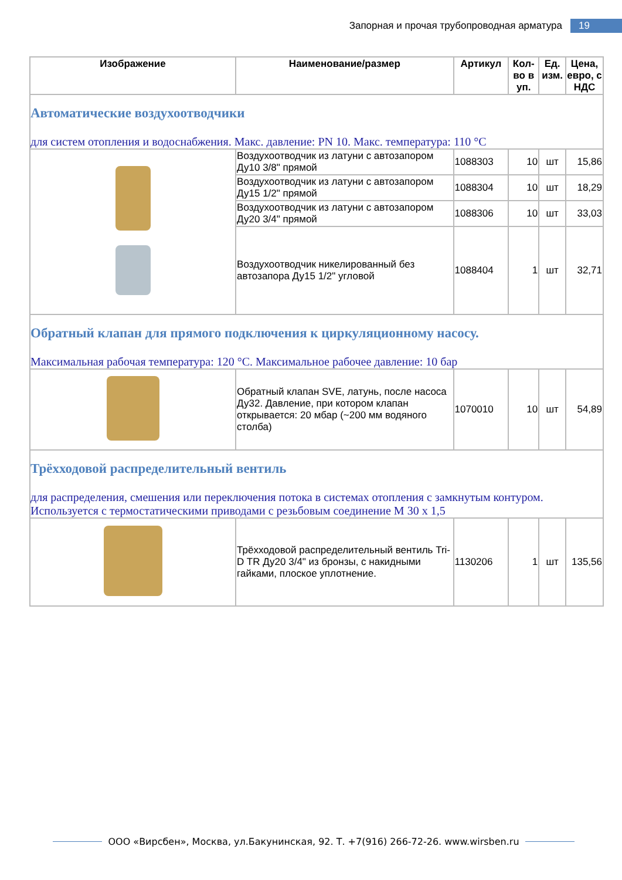Запорная и прочая трубопроводная арматура
19
| Изображение | Наименование/размер | Артикул | Кол-во в уп. | Ед. изм. | Цена, евро, с НДС |
| --- | --- | --- | --- | --- | --- |
| Автоматические воздухоотводчики для систем отопления и водоснабжения. Макс. давление: PN 10. Макс. температура: 110 °C | | | | | |
| | Воздухоотводчик из латуни с автозапором Ду10 3/8" прямой | 1088303 | 10 | шт | 15,86 |
| | Воздухоотводчик из латуни с автозапором Ду15 1/2" прямой | 1088304 | 10 | шт | 18,29 |
| | Воздухоотводчик из латуни с автозапором Ду20 3/4" прямой | 1088306 | 10 | шт | 33,03 |
| | Воздухоотводчик никелированный без автозапора Ду15 1/2" угловой | 1088404 | 1 | шт | 32,71 |
| Обратный клапан для прямого подключения к циркуляционному насосу. Максимальная рабочая температура: 120 °C. Максимальное рабочее давление: 10 бар | | | | | |
| | Обратный клапан SVE, латунь, после насоса Ду32. Давление, при котором клапан открывается: 20 мбар (~200 мм водяного столба) | 1070010 | 10 | шт | 54,89 |
| Трёхходовой распределительный вентиль для распределения, смешения или переключения потока в системах отопления с замкнутым контуром. Используется с термостатическими приводами с резьбовым соединение М 30 х 1,5 | | | | | |
| | Трёхходовой распределительный вентиль Tri-D TR Ду20 3/4" из бронзы, с накидными гайками, плоское уплотнение. | 1130206 | 1 | шт | 135,56 |
ООО «Вирсбен», Москва, ул.Бакунинская, 92. Т. +7(916) 266-72-26. www.wirsben.ru